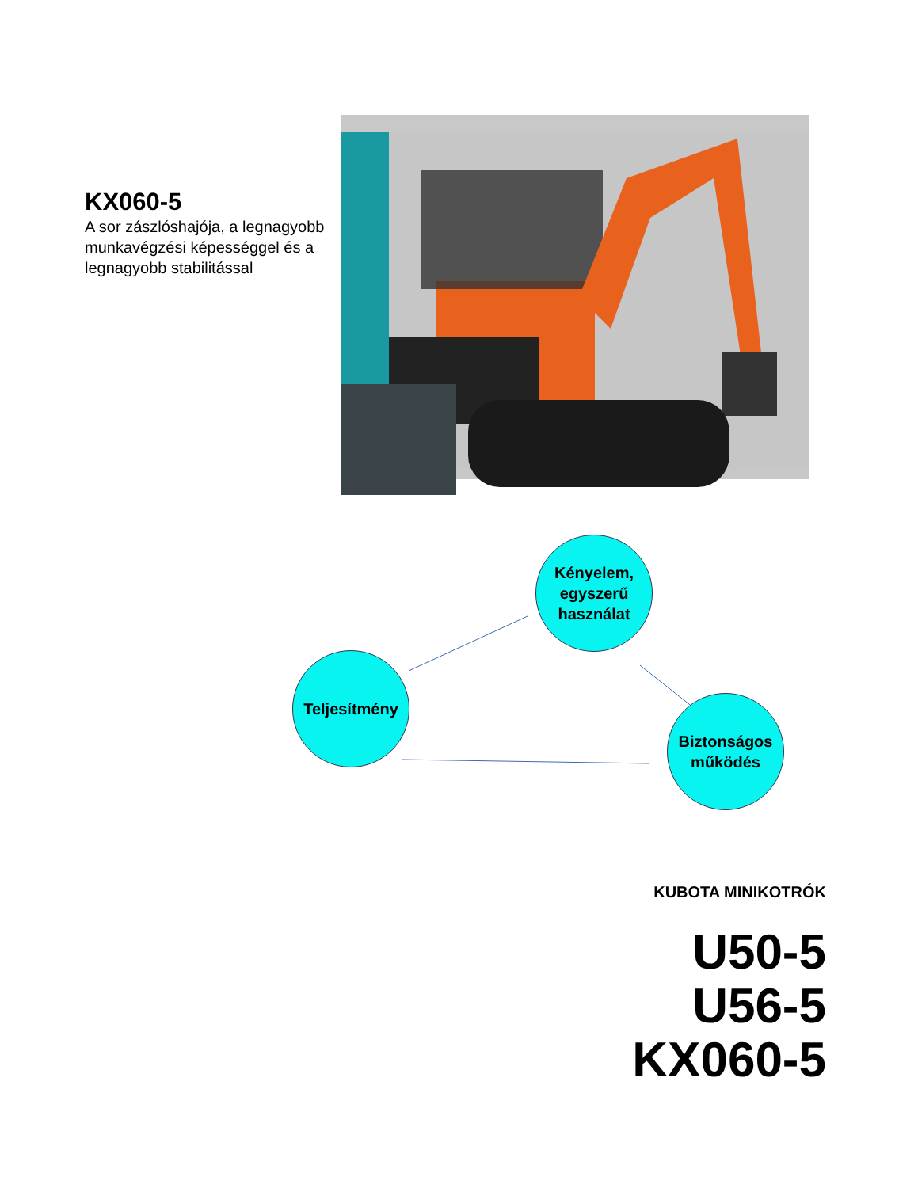KX060-5
A sor zászlóshajója, a legnagyobb munkavégzési képességgel és a legnagyobb stabilitással
Kényelem, egyszerű használat
Teljesítmény
Biztonságos működés
KUBOTA MINIKOTRÓK
U50-5
U56-5
KX060-5